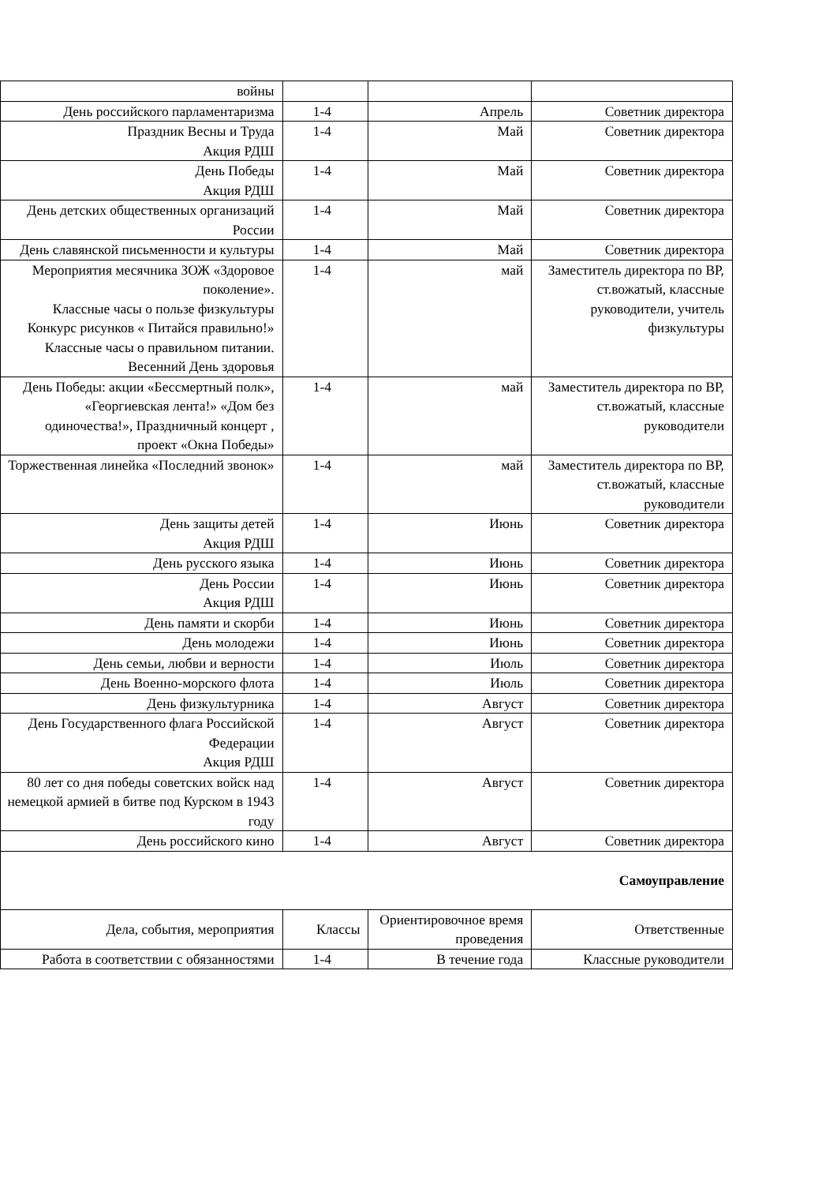| войны | | | |
| День российского парламентаризма | 1-4 | Апрель | Советник директора |
| Праздник Весны и Труда Акция РДШ | 1-4 | Май | Советник директора |
| День Победы Акция РДШ | 1-4 | Май | Советник директора |
| День детских общественных организаций России | 1-4 | Май | Советник директора |
| День славянской письменности и культуры | 1-4 | Май | Советник директора |
| Мероприятия месячника ЗОЖ «Здоровое поколение». Классные часы о пользе физкультуры Конкурс рисунков « Питайся правильно!» Классные часы о правильном питании. Весенний День здоровья | 1-4 | май | Заместитель директора по ВР, ст.вожатый, классные руководители, учитель физкультуры |
| День Победы: акции «Бессмертный полк», «Георгиевская лента!» «Дом без одиночества!», Праздничный концерт , проект «Окна Победы» | 1-4 | май | Заместитель директора по ВР, ст.вожатый, классные руководители |
| Торжественная линейка «Последний звонок» | 1-4 | май | Заместитель директора по ВР, ст.вожатый, классные руководители |
| День защиты детей Акция РДШ | 1-4 | Июнь | Советник директора |
| День русского языка | 1-4 | Июнь | Советник директора |
| День России Акция РДШ | 1-4 | Июнь | Советник директора |
| День памяти и скорби | 1-4 | Июнь | Советник директора |
| День молодежи | 1-4 | Июнь | Советник директора |
| День семьи, любви и верности | 1-4 | Июль | Советник директора |
| День Военно-морского флота | 1-4 | Июль | Советник директора |
| День физкультурника | 1-4 | Август | Советник директора |
| День Государственного флага Российской Федерации Акция РДШ | 1-4 | Август | Советник директора |
| 80 лет со дня победы советских войск над немецкой армией в битве под Курском в 1943 году | 1-4 | Август | Советник директора |
| День российского кино | 1-4 | Август | Советник директора |
| Самоуправление | | | |
| Дела, события, мероприятия | Классы | Ориентировочное время проведения | Ответственные |
| Работа в соответствии с обязанностями | 1-4 | В течение года | Классные руководители |